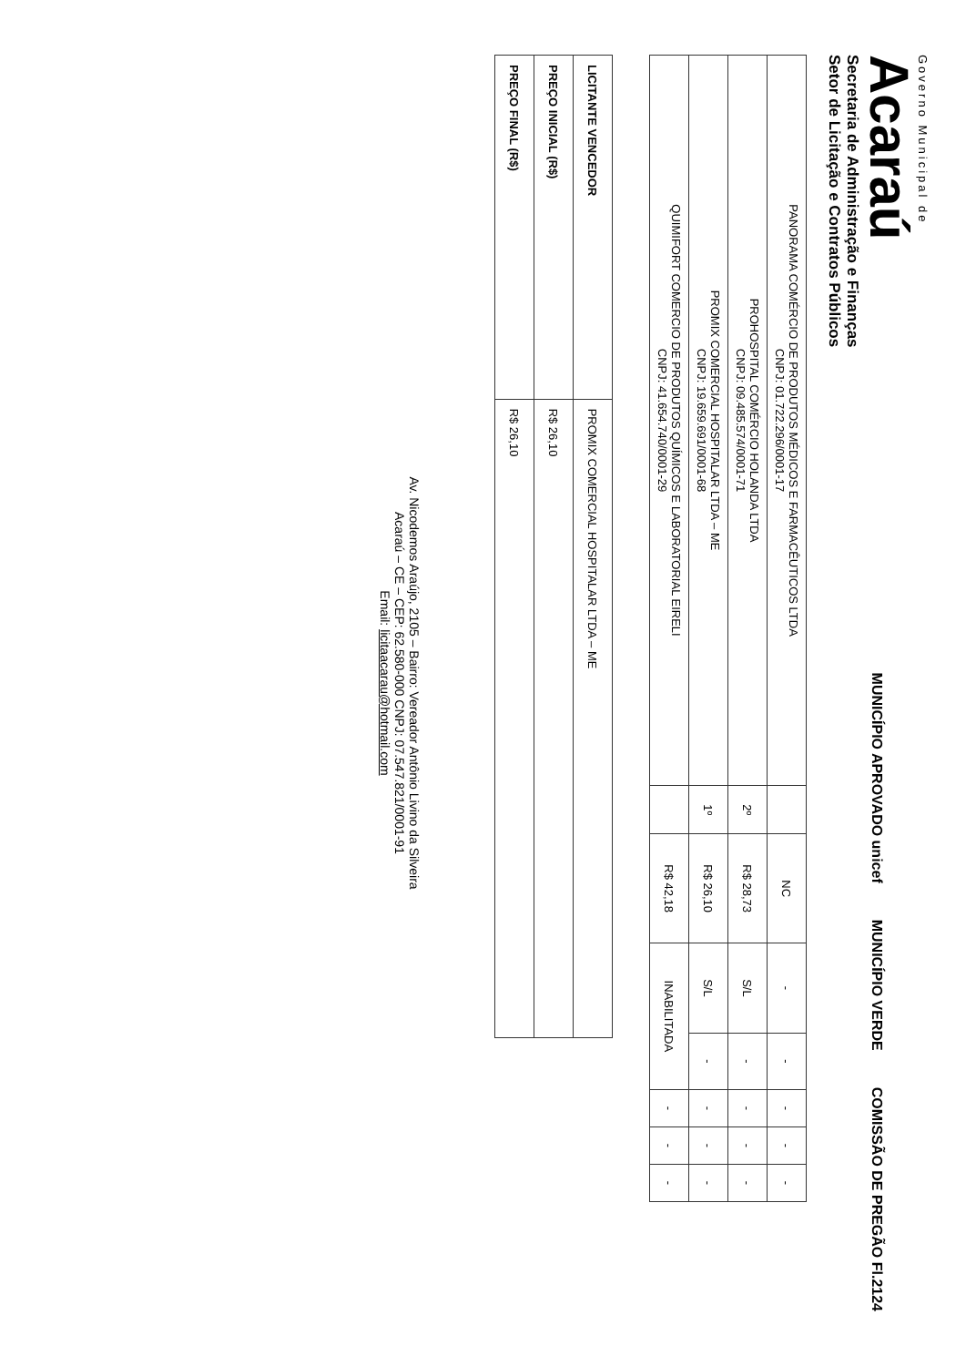Governo Municipal de
Acaraú
Secretaria de Administração e Finanças
Setor de Licitação e Contratos Públicos
MUNICÍPIO APROVADO unicef
MUNICÍPIO VERDE
COMISSÃO DE PREGÃO Fl.2124
| PANORAMA COMÉRCIO DE PRODUTOS MÉDICOS E FARMACÊUTICOS LTDA CNPJ: 01.722.296/0001-17 | | NC | - | - | - | - | - |
| PROHOSPITAL COMÉRCIO HOLANDA LTDA CNPJ: 09.485.574/0001-71 | 2º | R$ 28,73 | S/L | - | - | - | - |
| PROMIX COMERCIAL HOSPITALAR LTDA – ME CNPJ: 19.659.691/0001-68 | 1º | R$ 26,10 | S/L | - | - | - | - |
| QUIMIFORT COMERCIO DE PRODUTOS QUÍMICOS E LABORATORIAL EIRELI CNPJ: 41.654.740/0001-29 | | R$ 42,18 | INABILITADA | | - | - | - |
| LICITANTE VENCEDOR | PROMIX COMERCIAL HOSPITALAR LTDA – ME |
| PREÇO INICIAL (R$) | R$ 26,10 |
| PREÇO FINAL (R$) | R$ 26,10 |
Av. Nicodemos Araújo, 2105 – Bairro: Vereador Antônio Livino da Silveira
Acaraú – CE – CEP: 62.580-000 CNPJ: 07.547.821/0001-91
Email: licitaacarau@hotmail.com